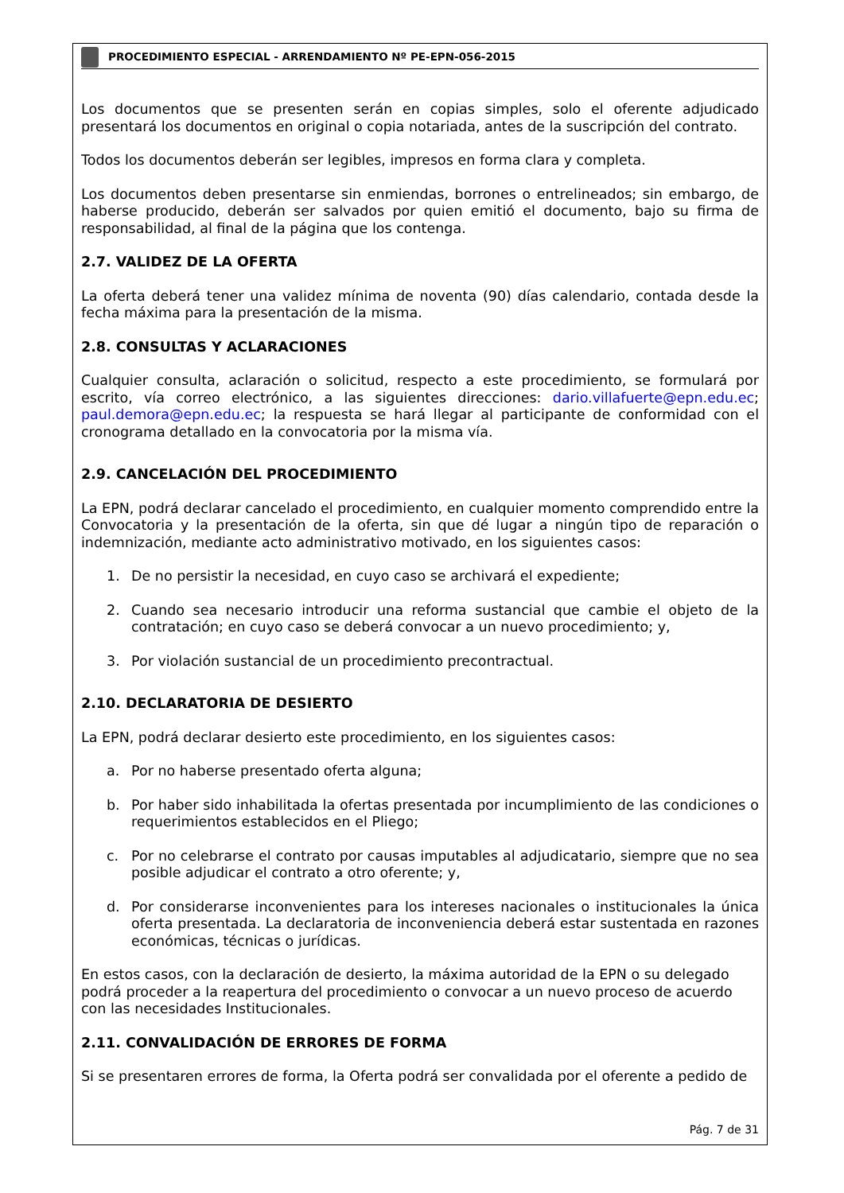PROCEDIMIENTO ESPECIAL - ARRENDAMIENTO Nº PE-EPN-056-2015
Los documentos que se presenten serán en copias simples, solo el oferente adjudicado presentará los documentos en original o copia notariada, antes de la suscripción del contrato.
Todos los documentos deberán ser legibles, impresos en forma clara y completa.
Los documentos deben presentarse sin enmiendas, borrones o entrelineados; sin embargo, de haberse producido, deberán ser salvados por quien emitió el documento, bajo su firma de responsabilidad, al final de la página que los contenga.
2.7. VALIDEZ DE LA OFERTA
La oferta deberá tener una validez mínima de noventa (90) días calendario, contada desde la fecha máxima para la presentación de la misma.
2.8. CONSULTAS Y ACLARACIONES
Cualquier consulta, aclaración o solicitud, respecto a este procedimiento, se formulará por escrito, vía correo electrónico, a las siguientes direcciones: dario.villafuerte@epn.edu.ec; paul.demora@epn.edu.ec; la respuesta se hará llegar al participante de conformidad con el cronograma detallado en la convocatoria por la misma vía.
2.9. CANCELACIÓN DEL PROCEDIMIENTO
La EPN, podrá declarar cancelado el procedimiento, en cualquier momento comprendido entre la Convocatoria y la presentación de la oferta, sin que dé lugar a ningún tipo de reparación o indemnización, mediante acto administrativo motivado, en los siguientes casos:
1. De no persistir la necesidad, en cuyo caso se archivará el expediente;
2. Cuando sea necesario introducir una reforma sustancial que cambie el objeto de la contratación; en cuyo caso se deberá convocar a un nuevo procedimiento; y,
3. Por violación sustancial de un procedimiento precontractual.
2.10. DECLARATORIA DE DESIERTO
La EPN, podrá declarar desierto este procedimiento, en los siguientes casos:
a. Por no haberse presentado oferta alguna;
b. Por haber sido inhabilitada la ofertas presentada por incumplimiento de las condiciones o requerimientos establecidos en el Pliego;
c. Por no celebrarse el contrato por causas imputables al adjudicatario, siempre que no sea posible adjudicar el contrato a otro oferente; y,
d. Por considerarse inconvenientes para los intereses nacionales o institucionales la única oferta presentada. La declaratoria de inconveniencia deberá estar sustentada en razones económicas, técnicas o jurídicas.
En estos casos, con la declaración de desierto, la máxima autoridad de la EPN o su delegado podrá proceder a la reapertura del procedimiento o convocar a un nuevo proceso de acuerdo con las necesidades Institucionales.
2.11. CONVALIDACIÓN DE ERRORES DE FORMA
Si se presentaren errores de forma, la Oferta podrá ser convalidada por el oferente a pedido de
Pág. 7 de 31